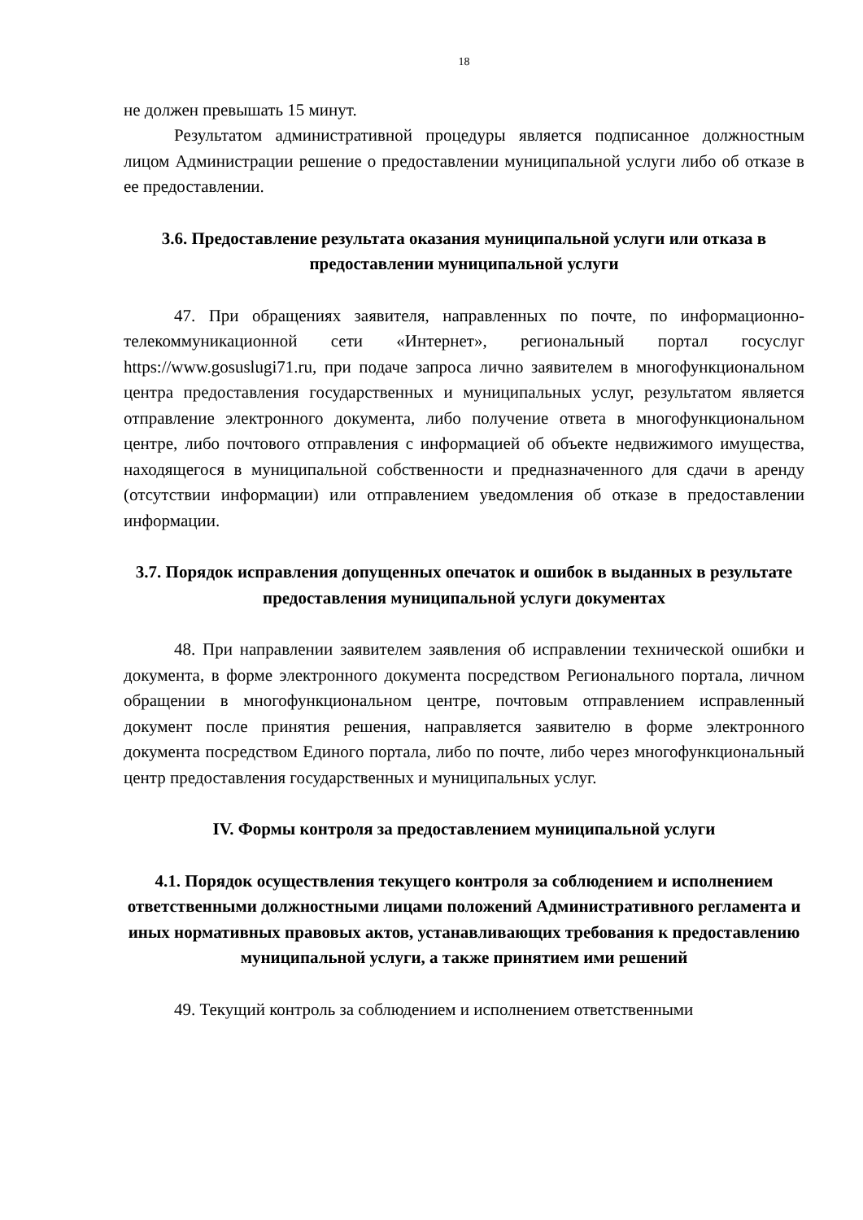18
не должен превышать 15 минут.
Результатом административной процедуры является подписанное должностным лицом Администрации решение о предоставлении муниципальной услуги либо об отказе в ее предоставлении.
3.6. Предоставление результата оказания муниципальной услуги или отказа в предоставлении муниципальной услуги
47. При обращениях заявителя, направленных по почте, по информационно-телекоммуникационной сети «Интернет», региональный портал госуслуг https://www.gosuslugi71.ru, при подаче запроса лично заявителем в многофункциональном центра предоставления государственных и муниципальных услуг, результатом является отправление электронного документа, либо получение ответа в многофункциональном центре, либо почтового отправления с информацией об объекте недвижимого имущества, находящегося в муниципальной собственности и предназначенного для сдачи в аренду (отсутствии информации) или отправлением уведомления об отказе в предоставлении информации.
3.7. Порядок исправления допущенных опечаток и ошибок в выданных в результате предоставления муниципальной услуги документах
48. При направлении заявителем заявления об исправлении технической ошибки и документа, в форме электронного документа посредством Регионального портала, личном обращении в многофункциональном центре, почтовым отправлением исправленный документ после принятия решения, направляется заявителю в форме электронного документа посредством Единого портала, либо по почте, либо через многофункциональный центр предоставления государственных и муниципальных услуг.
IV. Формы контроля за предоставлением муниципальной услуги
4.1. Порядок осуществления текущего контроля за соблюдением и исполнением ответственными должностными лицами положений Административного регламента и иных нормативных правовых актов, устанавливающих требования к предоставлению муниципальной услуги, а также принятием ими решений
49. Текущий контроль за соблюдением и исполнением ответственными